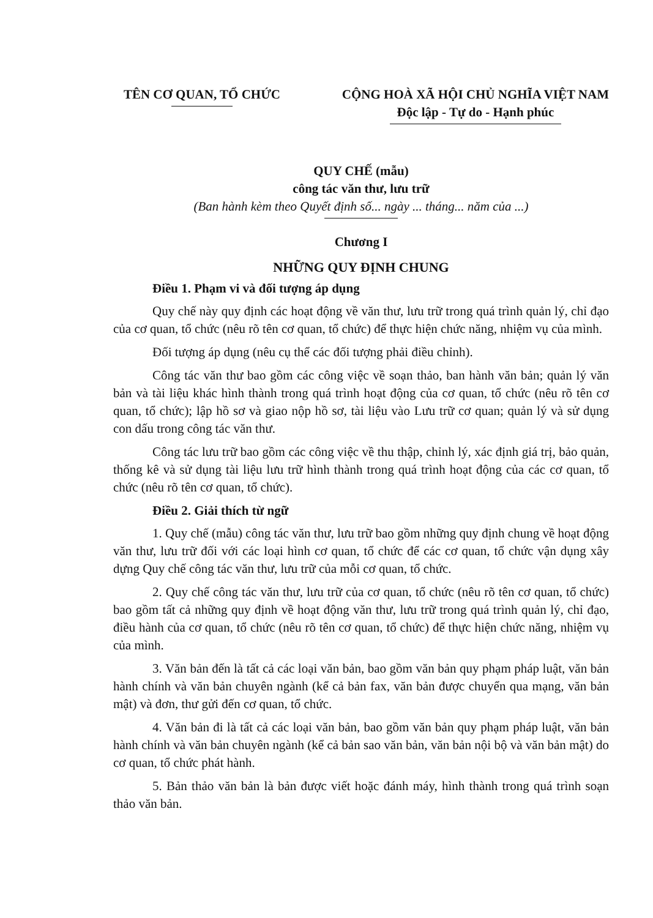TÊN CƠ QUAN, TỔ CHỨC CỘNG HOÀ XÃ HỘI CHỦ NGHĨA VIỆT NAM
Độc lập - Tự do - Hạnh phúc
QUY CHẾ (mẫu)
công tác văn thư, lưu trữ
(Ban hành kèm theo Quyết định số... ngày ... tháng... năm của ...)
Chương I
NHỮNG QUY ĐỊNH CHUNG
Điều 1. Phạm vi và đối tượng áp dụng
Quy chế này quy định các hoạt động về văn thư, lưu trữ trong quá trình quản lý, chỉ đạo của cơ quan, tổ chức (nêu rõ tên cơ quan, tổ chức) để thực hiện chức năng, nhiệm vụ của mình.
Đối tượng áp dụng (nêu cụ thể các đối tượng phải điều chỉnh).
Công tác văn thư bao gồm các công việc về soạn thảo, ban hành văn bản; quản lý văn bản và tài liệu khác hình thành trong quá trình hoạt động của cơ quan, tổ chức (nêu rõ tên cơ quan, tổ chức); lập hồ sơ và giao nộp hồ sơ, tài liệu vào Lưu trữ cơ quan; quản lý và sử dụng con dấu trong công tác văn thư.
Công tác lưu trữ bao gồm các công việc về thu thập, chỉnh lý, xác định giá trị, bảo quản, thống kê và sử dụng tài liệu lưu trữ hình thành trong quá trình hoạt động của các cơ quan, tổ chức (nêu rõ tên cơ quan, tổ chức).
Điều 2. Giải thích từ ngữ
1. Quy chế (mẫu) công tác văn thư, lưu trữ bao gồm những quy định chung về hoạt động văn thư, lưu trữ đối với các loại hình cơ quan, tổ chức để các cơ quan, tổ chức vận dụng xây dựng Quy chế công tác văn thư, lưu trữ của mỗi cơ quan, tổ chức.
2. Quy chế công tác văn thư, lưu trữ của cơ quan, tổ chức (nêu rõ tên cơ quan, tổ chức) bao gồm tất cả những quy định về hoạt động văn thư, lưu trữ trong quá trình quản lý, chỉ đạo, điều hành của cơ quan, tổ chức (nêu rõ tên cơ quan, tổ chức) để thực hiện chức năng, nhiệm vụ của mình.
3. Văn bản đến là tất cả các loại văn bản, bao gồm văn bản quy phạm pháp luật, văn bản hành chính và văn bản chuyên ngành (kể cả bản fax, văn bản được chuyển qua mạng, văn bản mật) và đơn, thư gửi đến cơ quan, tổ chức.
4. Văn bản đi là tất cả các loại văn bản, bao gồm văn bản quy phạm pháp luật, văn bản hành chính và văn bản chuyên ngành (kể cả bản sao văn bản, văn bản nội bộ và văn bản mật) do cơ quan, tổ chức phát hành.
5. Bản thảo văn bản là bản được viết hoặc đánh máy, hình thành trong quá trình soạn thảo văn bản.